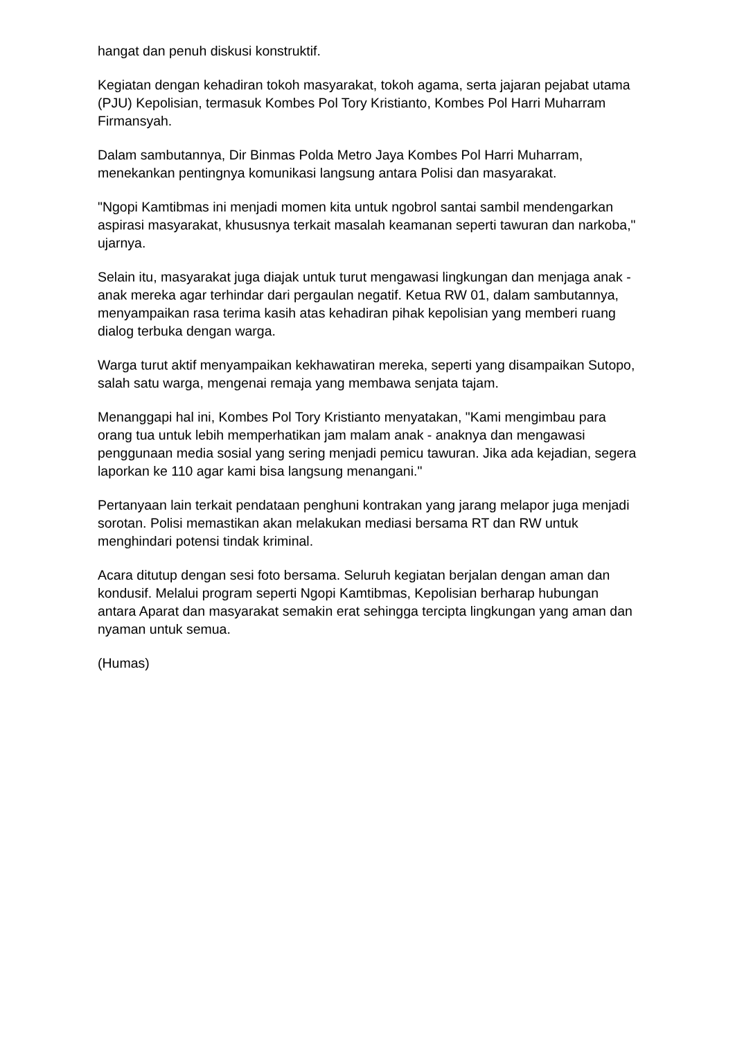hangat dan penuh diskusi konstruktif.
Kegiatan dengan kehadiran tokoh masyarakat, tokoh agama, serta jajaran pejabat utama (PJU) Kepolisian, termasuk Kombes Pol Tory Kristianto, Kombes Pol Harri Muharram Firmansyah.
Dalam sambutannya, Dir Binmas Polda Metro Jaya Kombes Pol Harri Muharram, menekankan pentingnya komunikasi langsung antara Polisi dan masyarakat.
"Ngopi Kamtibmas ini menjadi momen kita untuk ngobrol santai sambil mendengarkan aspirasi masyarakat, khususnya terkait masalah keamanan seperti tawuran dan narkoba," ujarnya.
Selain itu, masyarakat juga diajak untuk turut mengawasi lingkungan dan menjaga anak - anak mereka agar terhindar dari pergaulan negatif. Ketua RW 01, dalam sambutannya, menyampaikan rasa terima kasih atas kehadiran pihak kepolisian yang memberi ruang dialog terbuka dengan warga.
Warga turut aktif menyampaikan kekhawatiran mereka, seperti yang disampaikan Sutopo, salah satu warga, mengenai remaja yang membawa senjata tajam.
Menanggapi hal ini, Kombes Pol Tory Kristianto menyatakan, "Kami mengimbau para orang tua untuk lebih memperhatikan jam malam anak - anaknya dan mengawasi penggunaan media sosial yang sering menjadi pemicu tawuran. Jika ada kejadian, segera laporkan ke 110 agar kami bisa langsung menangani."
Pertanyaan lain terkait pendataan penghuni kontrakan yang jarang melapor juga menjadi sorotan. Polisi memastikan akan melakukan mediasi bersama RT dan RW untuk menghindari potensi tindak kriminal.
Acara ditutup dengan sesi foto bersama. Seluruh kegiatan berjalan dengan aman dan kondusif. Melalui program seperti Ngopi Kamtibmas, Kepolisian berharap hubungan antara Aparat dan masyarakat semakin erat sehingga tercipta lingkungan yang aman dan nyaman untuk semua.
(Humas)